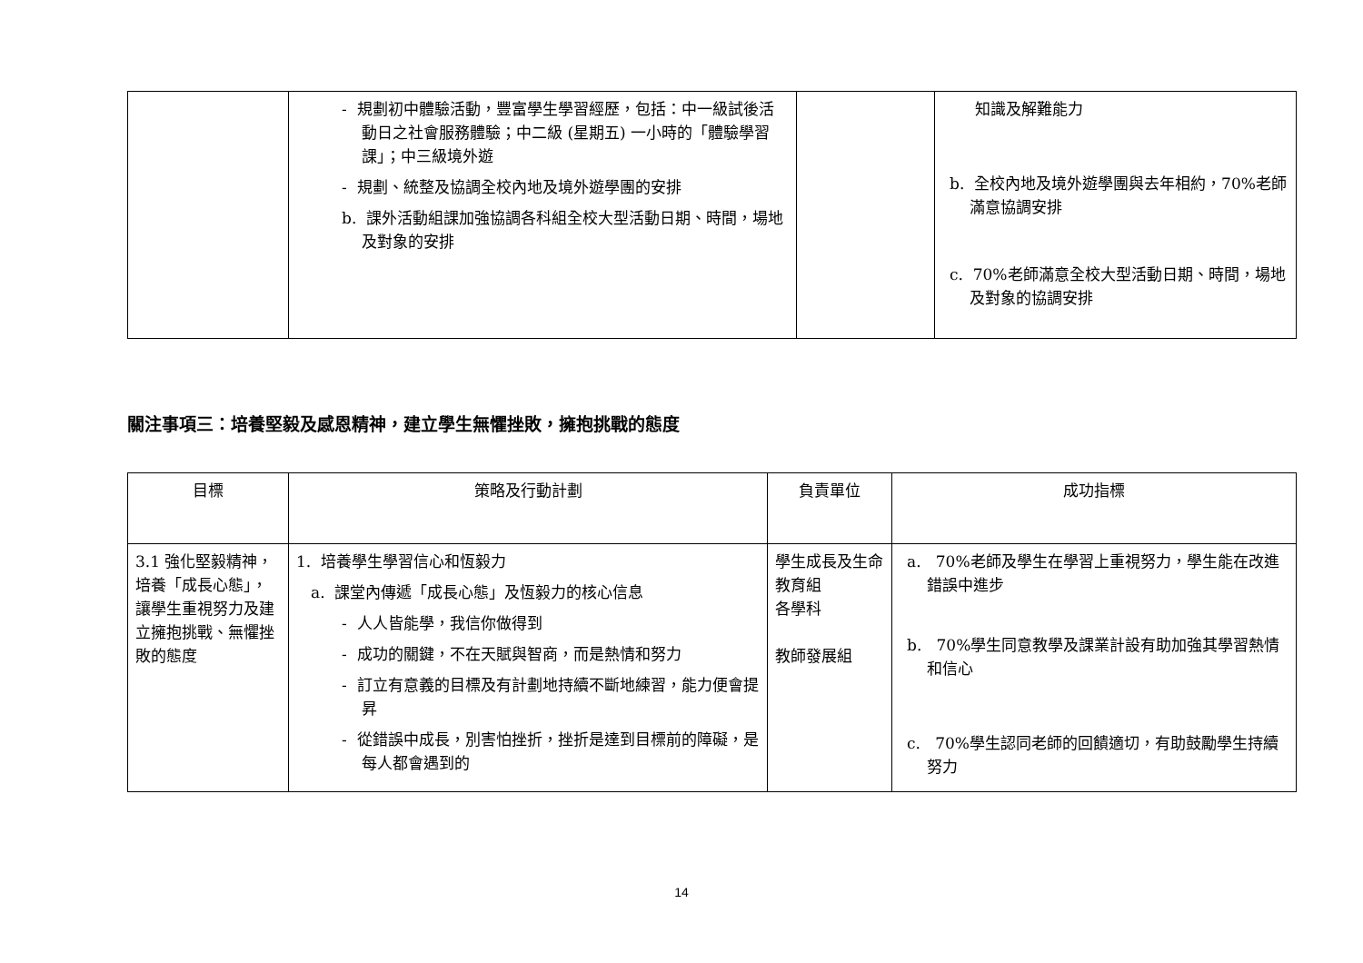| | - 規劃初中體驗活動，豐富學生學習經歷，包括：中一級試後活動日之社會服務體驗；中二級 (星期五) 一小時的「體驗學習課」；中三級境外遊 - 規劃、統整及協調全校內地及境外遊學團的安排 b. 課外活動組課加強協調各科組全校大型活動日期、時間，場地及對象的安排 | | 知識及解難能力 b. 全校內地及境外遊學團與去年相約，70%老師滿意協調安排 c. 70%老師滿意全校大型活動日期、時間，場地及對象的協調安排 |
關注事項三：培養堅毅及感恩精神，建立學生無懼挫敗，擁抱挑戰的態度
| 目標 | 策略及行動計劃 | 負責單位 | 成功指標 |
| --- | --- | --- | --- |
| 3.1 強化堅毅精神，培養「成長心態」，讓學生重視努力及建立擁抱挑戰、無懼挫敗的態度 | 1. 培養學生學習信心和恆毅力 a. 課堂內傳遞「成長心態」及恆毅力的核心信息 - 人人皆能學，我信你做得到 - 成功的關鍵，不在天賦與智商，而是熱情和努力 - 訂立有意義的目標及有計劃地持續不斷地練習，能力便會提昇 - 從錯誤中成長，別害怕挫折，挫折是達到目標前的障礙，是每人都會遇到的 | 學生成長及生命教育組 各學科 教師發展組 | a. 70%老師及學生在學習上重視努力，學生能在改進錯誤中進步 b. 70%學生同意教學及課業計設有助加強其學習熱情和信心 c. 70%學生認同老師的回饋適切，有助鼓勵學生持續努力 |
14